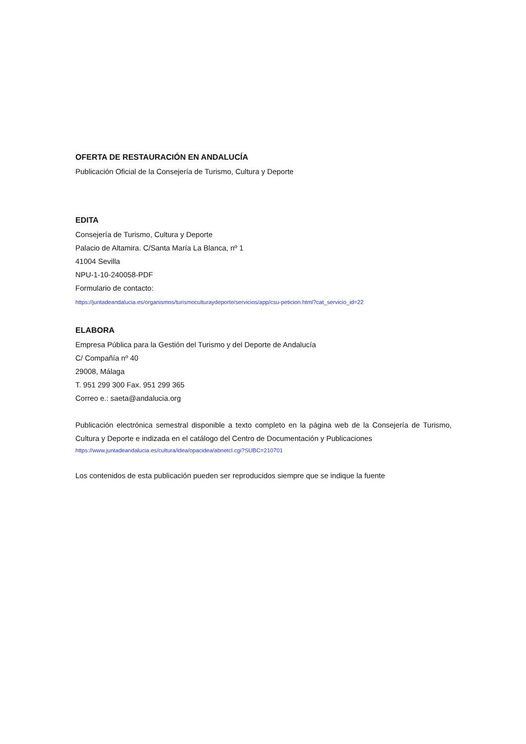OFERTA DE RESTAURACIÓN EN ANDALUCÍA
Publicación Oficial de la Consejería de Turismo, Cultura y Deporte
EDITA
Consejería de Turismo, Cultura y Deporte
Palacio de Altamira. C/Santa María La Blanca, nº 1
41004 Sevilla
NPU-1-10-240058-PDF
Formulario de contacto:
https://juntadeandalucia.es/organismos/turismoculturaydeporte/servicios/app/csu-peticion.html?cat_servicio_id=22
ELABORA
Empresa Pública para la Gestión del Turismo y del Deporte de Andalucía
C/ Compañía nº 40
29008, Málaga
T. 951 299 300 Fax. 951 299 365
Correo e.: saeta@andalucia.org
Publicación electrónica semestral disponible a texto completo en la página web de la Consejería de Turismo, Cultura y Deporte e indizada en el catálogo del Centro de Documentación y Publicaciones
https://www.juntadeandalucia.es/cultura/idea/opacidea/abnetcl.cgi?SUBC=210701
Los contenidos de esta publicación pueden ser reproducidos siempre que se indique la fuente